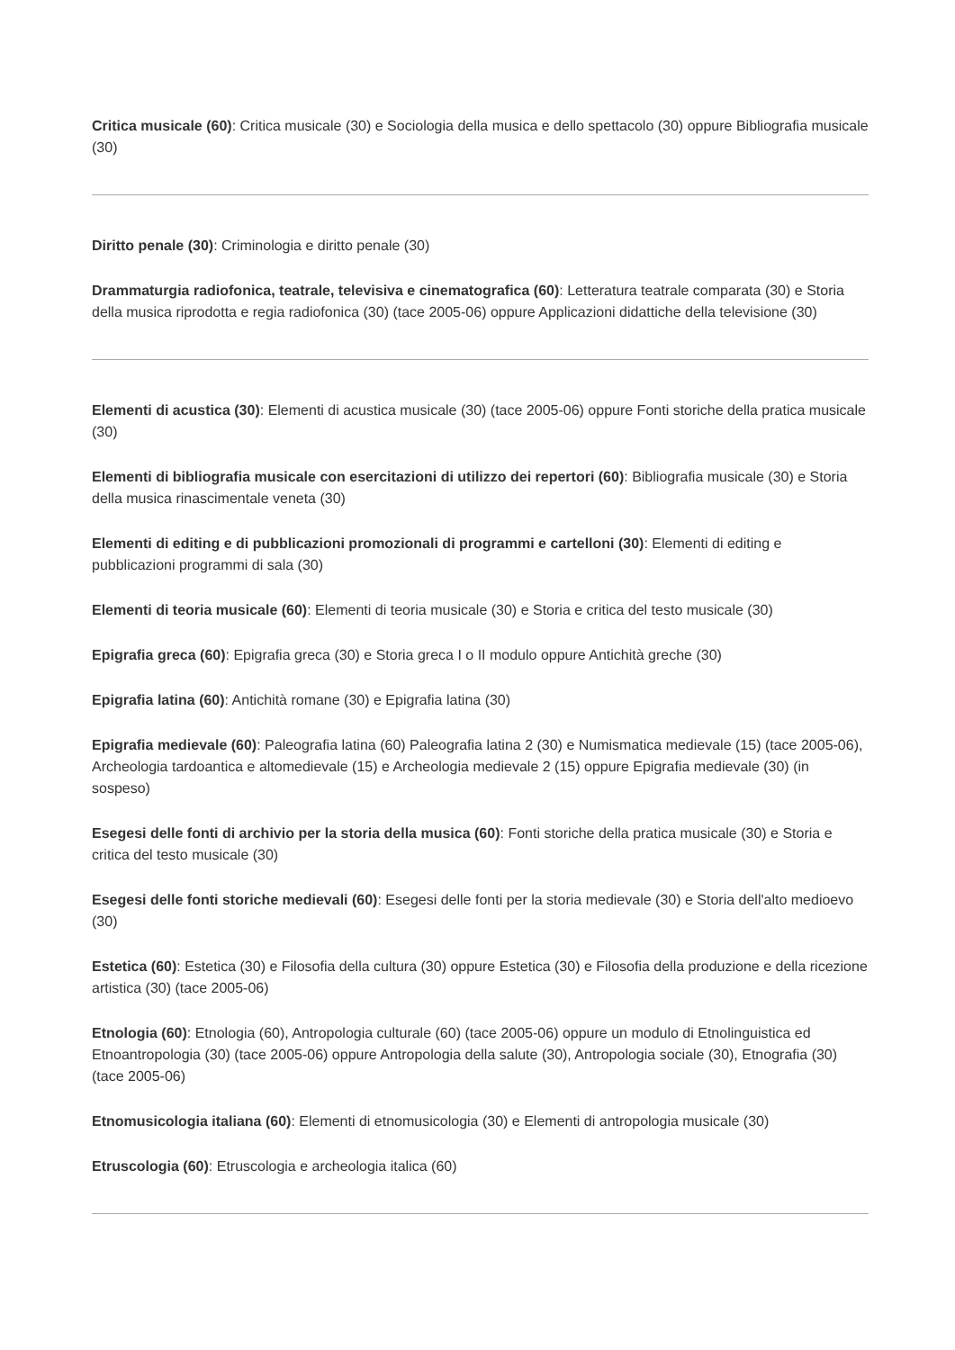Critica musicale (60): Critica musicale (30) e Sociologia della musica e dello spettacolo (30) oppure Bibliografia musicale (30)
Diritto penale (30): Criminologia e diritto penale (30)
Drammaturgia radiofonica, teatrale, televisiva e cinematografica (60): Letteratura teatrale comparata (30) e Storia della musica riprodotta e regia radiofonica (30) (tace 2005-06) oppure Applicazioni didattiche della televisione (30)
Elementi di acustica (30): Elementi di acustica musicale (30) (tace 2005-06) oppure Fonti storiche della pratica musicale (30)
Elementi di bibliografia musicale con esercitazioni di utilizzo dei repertori (60): Bibliografia musicale (30) e Storia della musica rinascimentale veneta (30)
Elementi di editing e di pubblicazioni promozionali di programmi e cartelloni (30): Elementi di editing e pubblicazioni programmi di sala (30)
Elementi di teoria musicale (60): Elementi di teoria musicale (30) e Storia e critica del testo musicale (30)
Epigrafia greca (60): Epigrafia greca (30) e Storia greca I o II modulo oppure Antichità greche (30)
Epigrafia latina (60): Antichità romane (30) e Epigrafia latina (30)
Epigrafia medievale (60): Paleografia latina (60) Paleografia latina 2 (30) e Numismatica medievale (15) (tace 2005-06), Archeologia tardoantica e altomedievale (15) e Archeologia medievale 2 (15) oppure Epigrafia medievale (30) (in sospeso)
Esegesi delle fonti di archivio per la storia della musica (60): Fonti storiche della pratica musicale (30) e Storia e critica del testo musicale (30)
Esegesi delle fonti storiche medievali (60): Esegesi delle fonti per la storia medievale (30) e Storia dell'alto medioevo (30)
Estetica (60): Estetica (30) e Filosofia della cultura (30) oppure Estetica (30) e Filosofia della produzione e della ricezione artistica (30) (tace 2005-06)
Etnologia (60): Etnologia (60), Antropologia culturale (60) (tace 2005-06) oppure un modulo di Etnolinguistica ed Etnoantropologia (30) (tace 2005-06) oppure Antropologia della salute (30), Antropologia sociale (30), Etnografia (30) (tace 2005-06)
Etnomusicologia italiana (60): Elementi di etnomusicologia (30) e Elementi di antropologia musicale (30)
Etruscologia (60): Etruscologia e archeologia italica (60)